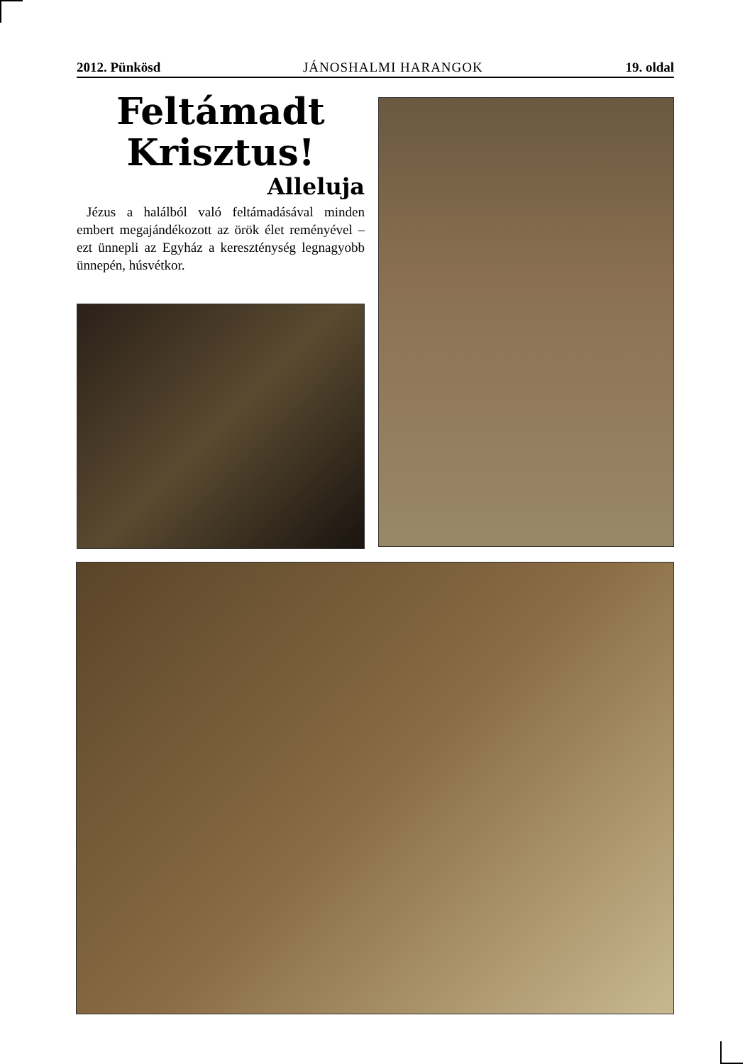2012. Pünkösd JÁNOSHALMI HARANGOK 19. oldal
Feltámadt
Krisztus!
Alleluja
Jézus a halálból való feltámadásával minden embert megajándékozott az örök élet reményével – ezt ünnepli az Egyház a kereszténység legnagyobb ünnepén, húsvétkor.